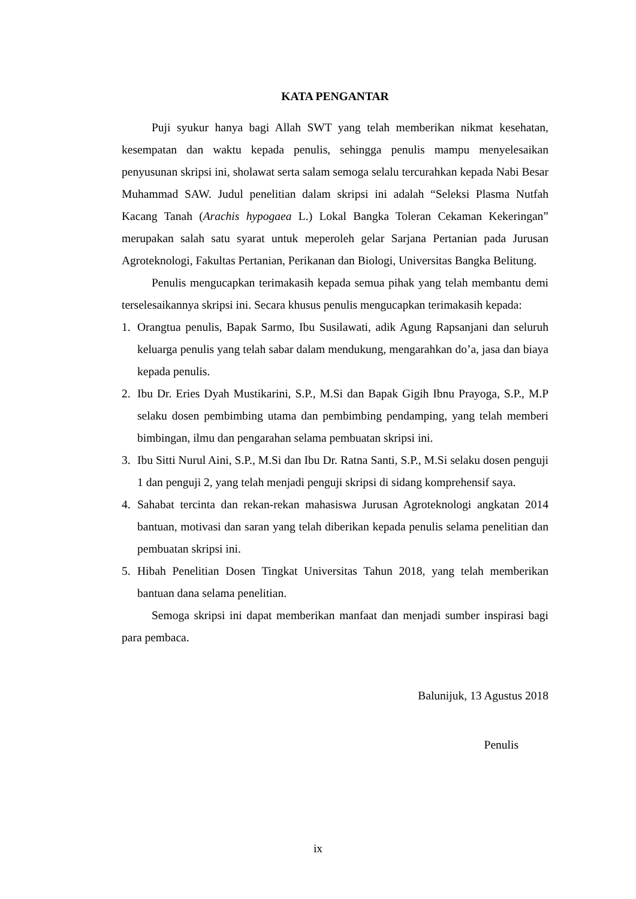KATA PENGANTAR
Puji syukur hanya bagi Allah SWT yang telah memberikan nikmat kesehatan, kesempatan dan waktu kepada penulis, sehingga penulis mampu menyelesaikan penyusunan skripsi ini, sholawat serta salam semoga selalu tercurahkan kepada Nabi Besar Muhammad SAW. Judul penelitian dalam skripsi ini adalah “Seleksi Plasma Nutfah Kacang Tanah (Arachis hypogaea L.) Lokal Bangka Toleran Cekaman Kekeringan” merupakan salah satu syarat untuk meperoleh gelar Sarjana Pertanian pada Jurusan Agroteknologi, Fakultas Pertanian, Perikanan dan Biologi, Universitas Bangka Belitung.
Penulis mengucapkan terimakasih kepada semua pihak yang telah membantu demi terselesaikannya skripsi ini. Secara khusus penulis mengucapkan terimakasih kepada:
1. Orangtua penulis, Bapak Sarmo, Ibu Susilawati, adik Agung Rapsanjani dan seluruh keluarga penulis yang telah sabar dalam mendukung, mengarahkan do’a, jasa dan biaya kepada penulis.
2. Ibu Dr. Eries Dyah Mustikarini, S.P., M.Si dan Bapak Gigih Ibnu Prayoga, S.P., M.P selaku dosen pembimbing utama dan pembimbing pendamping, yang telah memberi bimbingan, ilmu dan pengarahan selama pembuatan skripsi ini.
3. Ibu Sitti Nurul Aini, S.P., M.Si dan Ibu Dr. Ratna Santi, S.P., M.Si selaku dosen penguji 1 dan penguji 2, yang telah menjadi penguji skripsi di sidang komprehensif saya.
4. Sahabat tercinta dan rekan-rekan mahasiswa Jurusan Agroteknologi angkatan 2014 bantuan, motivasi dan saran yang telah diberikan kepada penulis selama penelitian dan pembuatan skripsi ini.
5. Hibah Penelitian Dosen Tingkat Universitas Tahun 2018, yang telah memberikan bantuan dana selama penelitian.
Semoga skripsi ini dapat memberikan manfaat dan menjadi sumber inspirasi bagi para pembaca.
Balunijuk, 13 Agustus 2018
Penulis
ix